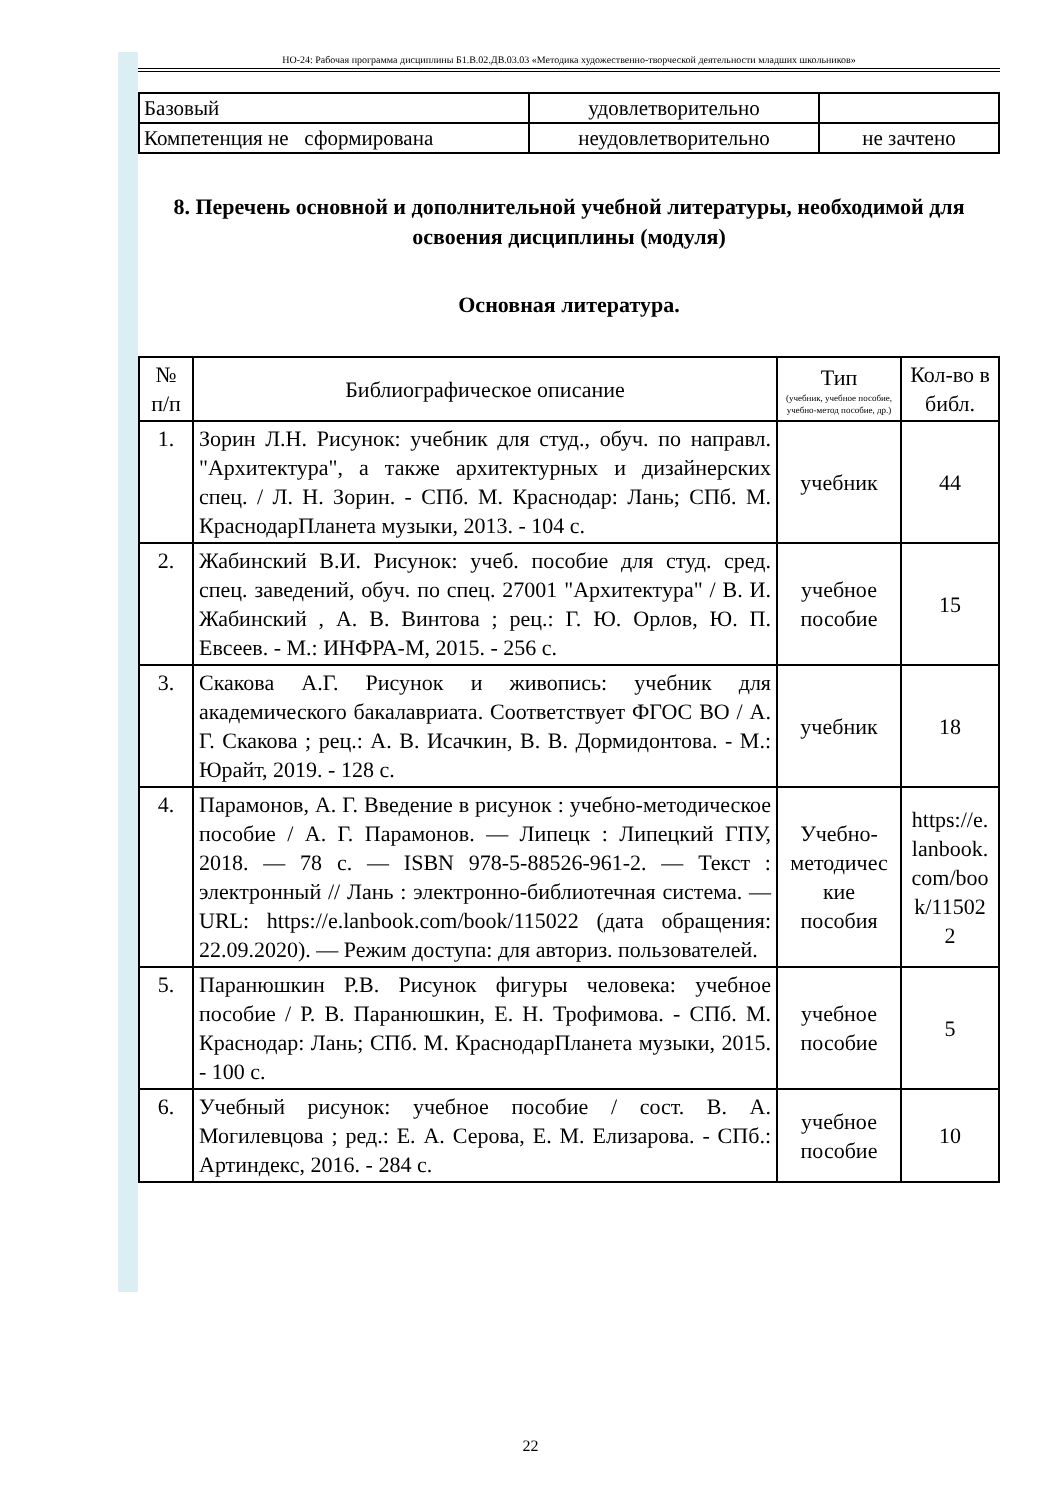НО-24: Рабочая программа дисциплины Б1.В.02.ДВ.03.03 «Методика художественно-творческой деятельности младших школьников»
| Базовый | удовлетворительно | |
| Компетенция не сформирована | неудовлетворительно | не зачтено |
8. Перечень основной и дополнительной учебной литературы, необходимой для освоения дисциплины (модуля)
Основная литература.
| № п/п | Библиографическое описание | Тип (учебник, учебное пособие, учебно-метод пособие, др.) | Кол-во в библ. |
| --- | --- | --- | --- |
| 1. | Зорин Л.Н. Рисунок: учебник для студ., обуч. по направл. "Архитектура", а также архитектурных и дизайнерских спец. / Л. Н. Зорин. - СПб. М. Краснодар: Лань; СПб. М. КраснодарПланета музыки, 2013. - 104 с. | учебник | 44 |
| 2. | Жабинский В.И. Рисунок: учеб. пособие для студ. сред. спец. заведений, обуч. по спец. 27001 "Архитектура" / В. И. Жабинский , А. В. Винтова ; рец.: Г. Ю. Орлов, Ю. П. Евсеев. - М.: ИНФРА-М, 2015. - 256 с. | учебное пособие | 15 |
| 3. | Скакова А.Г. Рисунок и живопись: учебник для академического бакалавриата. Соответствует ФГОС ВО / А. Г. Скакова ; рец.: А. В. Исачкин, В. В. Дормидонтова. - М.: Юрайт, 2019. - 128 с. | учебник | 18 |
| 4. | Парамонов, А. Г. Введение в рисунок : учебно-методическое пособие / А. Г. Парамонов. — Липецк : Липецкий ГПУ, 2018. — 78 с. — ISBN 978-5-88526-961-2. — Текст : электронный // Лань : электронно-библиотечная система. — URL: https://e.lanbook.com/book/115022 (дата обращения: 22.09.2020). — Режим доступа: для авториз. пользователей. | Учебно-методичес кие пособия | https://e. lanbook. com/boo k/11502 2 |
| 5. | Паранюшкин Р.В. Рисунок фигуры человека: учебное пособие / Р. В. Паранюшкин, Е. Н. Трофимова. - СПб. М. Краснодар: Лань; СПб. М. КраснодарПланета музыки, 2015. - 100 с. | учебное пособие | 5 |
| 6. | Учебный рисунок: учебное пособие / сост. В. А. Могилевцова ; ред.: Е. А. Серова, Е. М. Елизарова. - СПб.: Артиндекс, 2016. - 284 с. | учебное пособие | 10 |
22